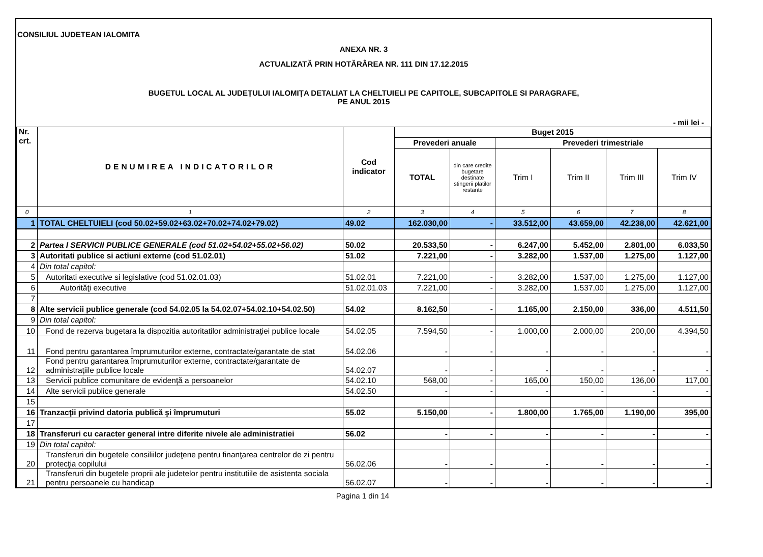CONSILIUL JUDETEAN IALOMITA
ANEXA NR. 3
ACTUALIZATĂ PRIN HOTĂRÂREA NR. 111 DIN 17.12.2015
BUGETUL LOCAL AL JUDEȚULUI IALOMIȚA DETALIAT LA CHELTUIELI PE CAPITOLE, SUBCAPITOLE SI PARAGRAFE,
PE ANUL 2015
- mii lei -
| Nr. crt. | DENUMIREA INDICATORILOR | Cod indicator | Buget 2015 | | | | | |
| --- | --- | --- | --- | --- | --- | --- | --- | --- |
| | | | Prevederi anuale | | Prevederi trimestriale | | | |
| | | | TOTAL | din care credite bugetare destinate stingerii platilor restante | Trim I | Trim II | Trim III | Trim IV |
| 0 | 1 | 2 | 3 | 4 | 5 | 6 | 7 | 8 |
| 1 | TOTAL CHELTUIELI (cod 50.02+59.02+63.02+70.02+74.02+79.02) | 49.02 | 162.030,00 | - | 33.512,00 | 43.659,00 | 42.238,00 | 42.621,00 |
| 2 | Partea I SERVICII PUBLICE GENERALE (cod 51.02+54.02+55.02+56.02) | 50.02 | 20.533,50 | - | 6.247,00 | 5.452,00 | 2.801,00 | 6.033,50 |
| 3 | Autoritati publice si actiuni externe (cod 51.02.01) | 51.02 | 7.221,00 | - | 3.282,00 | 1.537,00 | 1.275,00 | 1.127,00 |
| 4 | Din total capitol: | | | | | | | |
| 5 | Autoritati executive si legislative (cod 51.02.01.03) | 51.02.01 | 7.221,00 | - | 3.282,00 | 1.537,00 | 1.275,00 | 1.127,00 |
| 6 | Autorităţi executive | 51.02.01.03 | 7.221,00 | - | 3.282,00 | 1.537,00 | 1.275,00 | 1.127,00 |
| 7 | | | | | | | | |
| 8 | Alte servicii publice generale (cod 54.02.05 la 54.02.07+54.02.10+54.02.50) | 54.02 | 8.162,50 | - | 1.165,00 | 2.150,00 | 336,00 | 4.511,50 |
| 9 | Din total capitol: | | | | | | | |
| 10 | Fond de rezerva bugetara la dispozitia autoritatilor administraţiei publice locale | 54.02.05 | 7.594,50 | - | 1.000,00 | 2.000,00 | 200,00 | 4.394,50 |
| 11 | Fond pentru garantarea împrumuturilor externe, contractate/garantate de stat | 54.02.06 | - | - | - | - | - | - |
| 12 | Fond pentru garantarea împrumuturilor externe, contractate/garantate de administraţiile publice locale | 54.02.07 | - | - | - | - | - | - |
| 13 | Servicii publice comunitare de evidenţă a persoanelor | 54.02.10 | 568,00 | - | 165,00 | 150,00 | 136,00 | 117,00 |
| 14 | Alte servicii publice generale | 54.02.50 | - | - | - | - | - | - |
| 15 | | | | | | | | |
| 16 | Tranzacţii privind datoria publică şi împrumuturi | 55.02 | 5.150,00 | - | 1.800,00 | 1.765,00 | 1.190,00 | 395,00 |
| 17 | | | | | | | | |
| 18 | Transferuri cu caracter general intre diferite nivele ale administratiei | 56.02 | - | - | - | - | - | - |
| 19 | Din total capitol: | | | | | | | |
| 20 | Transferuri din bugetele consiliilor judeţene pentru finanţarea centrelor de zi pentru protecţia copilului | 56.02.06 | - | - | - | - | - | - |
| 21 | Transferuri din bugetele proprii ale judetelor pentru institutiile de asistenta sociala pentru persoanele cu handicap | 56.02.07 | - | - | - | - | - | - |
Pagina 1 din 14